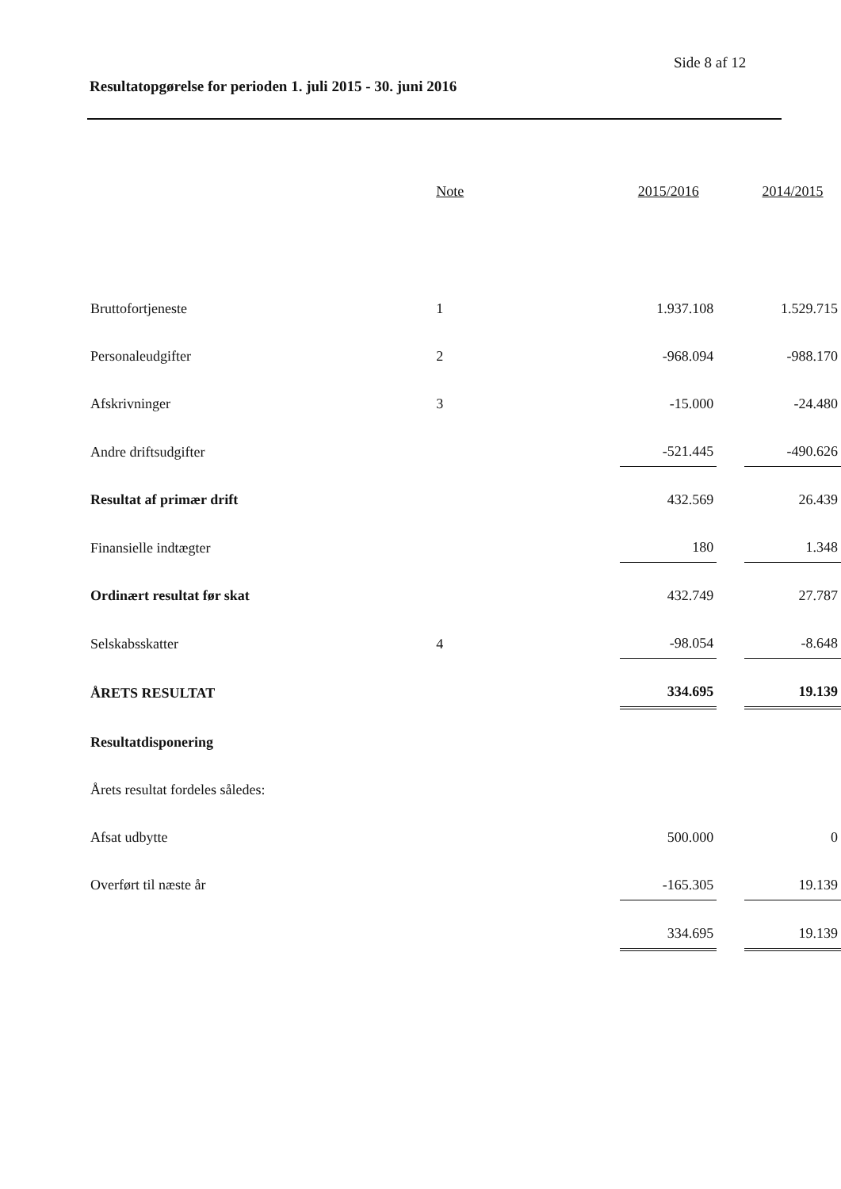Side 8 af 12
Resultatopgørelse for perioden 1. juli 2015 - 30. juni 2016
| | Note | 2015/2016 | | 2014/2015 |
| --- | --- | --- | --- | --- |
| Bruttofortjeneste | 1 | 1.937.108 | | 1.529.715 |
| Personaleudgifter | 2 | -968.094 | | -988.170 |
| Afskrivninger | 3 | -15.000 | | -24.480 |
| Andre driftsudgifter | | -521.445 | | -490.626 |
| Resultat af primær drift | | 432.569 | | 26.439 |
| Finansielle indtægter | | 180 | | 1.348 |
| Ordinært resultat før skat | | 432.749 | | 27.787 |
| Selskabsskatter | 4 | -98.054 | | -8.648 |
| ÅRETS RESULTAT | | 334.695 | | 19.139 |
| Resultatdisponering | | | | |
| Årets resultat fordeles således: | | | | |
| Afsat udbytte | | 500.000 | | 0 |
| Overført til næste år | | -165.305 | | 19.139 |
| | | 334.695 | | 19.139 |